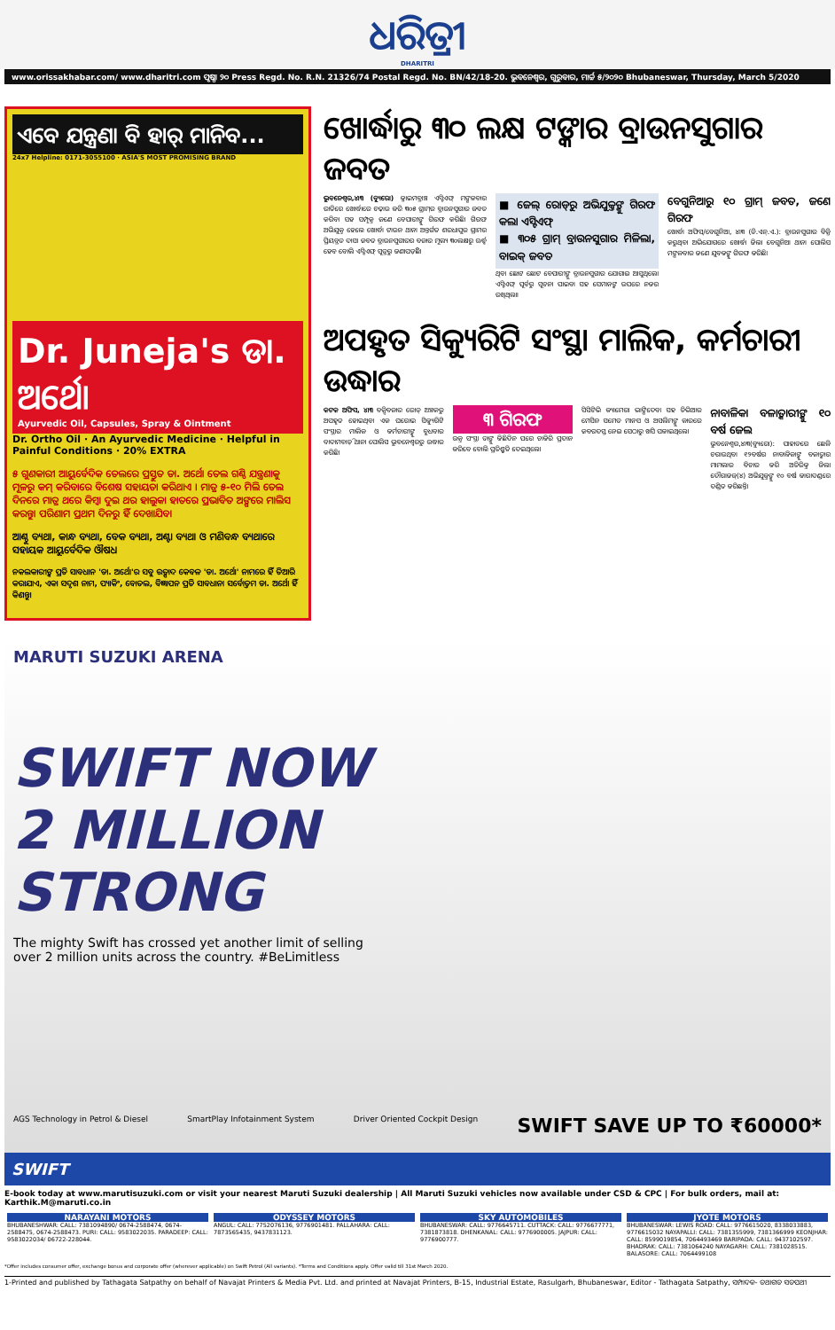ଧରିତ୍ରୀ
DHARITRI
www.orissakhabar.com/ www.dharitri.com ପୃଷ୍ଠା ୨୦ Press Regd. No. R.N. 21326/74 Postal Regd. No. BN/42/18-20. ଭୁବନେଶ୍ୱର, ଗୁରୁବାର, ମାର୍ଚ୍ଚ ୫/୨୦୨୦ Bhubaneswar, Thursday, March 5/2020
ଏବେ ଯନ୍ତ୍ରଣା ବି ହାର୍ ମାନିବ...
24x7 Helpline: 0171-3055100 · ASIA'S MOST PROMISING BRAND
Dr. Juneja's ଡା. ଅର୍ଥୋ
Ayurvedic Oil, Capsules, Spray & Ointment
Dr. Ortho Oil · An Ayurvedic Medicine · Helpful in Painful Conditions · 20% EXTRA
୫ ଗୁଣକାରୀ ଆୟୁର୍ବେଦିକ ତେଲରେ ପ୍ରସ୍ତୁତ ଡା. ଅର୍ଥୋ ତେଲ ଗଣ୍ଠି ଯନ୍ତ୍ରଣାକୁ ମୂଳରୁ କମ୍ କରିବାରେ ବିଶେଷ ସହାୟତା କରିଥାଏ । ମାତ୍ର ୫-୧୦ ମିଲି ତେଲ ଦିନରେ ମାତ୍ର ଥରେ କିମ୍ବା ଦୁଇ ଥର ହାଲୁକା ହାତରେ ପ୍ରଭାବିତ ଅଙ୍ଗରେ ମାଲିସ କରନ୍ତୁ। ପରିଣାମ ପ୍ରଥମ ଦିନରୁ ହିଁ ଦେଖାଯିବ।
ଆଣ୍ଠୁ ବ୍ୟଥା, କାନ୍ଧ ବ୍ୟଥା, ବେକ ବ୍ୟଥା, ଅଣ୍ଟା ବ୍ୟଥା ଓ ମଣିବନ୍ଧ ବ୍ୟଥାରେ ସହାୟକ ଆୟୁର୍ବେଦିକ ଔଷଧ
ନକଲକାରୀଙ୍କ ପ୍ରତି ସାବଧାନ 'ଡା. ଅର୍ଥୋ'ର ସବୁ ଉତ୍ପାଦ କେବଳ 'ଡା. ଅର୍ଥୋ' ନାମରେ ହିଁ ତିଆରି କରାଯାଏ, ଏକା ସଦୃଶ ନାମ, ପ୍ୟାକିଂ, ବୋତଲ, ବିଜ୍ଞାପନ ପ୍ରତି ସାବଧାନ। ସର୍ବୋତ୍ତମ ଡା. ଅର୍ଥୋ ହିଁ କିଣନ୍ତୁ।
ଖୋର୍ଦ୍ଧାରୁ ୩୦ ଲକ୍ଷ ଟଙ୍କାର ବ୍ରାଉନସୁଗାର ଜବତ
ଭୁବନେଶ୍ୱର,୪।୩ (ବ୍ୟୁରୋ) କ୍ରାଇମବ୍ରାଞ୍ଚ ଏସ୍ଟିଏଫ୍ ମଙ୍ଗଳବାର ରାତିରେ ଖୋର୍ଦ୍ଧାରେ ଚଢ଼ାଉ କରି ୩୦୫ ଗ୍ରାମ୍‌ର ବ୍ରାଉନସୁଗାର ଜବତ କରିବା ସହ ସମ୍ପୃକ୍ତ ଜଣେ ବେପାରୀଙ୍କୁ ଗିରଫ କରିଛି। ଗିରଫ ଅଭିଯୁକ୍ତ ହେଲେ ଖୋର୍ଦ୍ଧା ଟାଉନ ଥାନା ଅନ୍ତର୍ଗତ ଶରଧାପୁର ଗ୍ରାମର ପ୍ରିୟବ୍ରତ ଦାସ। ଜବତ ବ୍ରାଉନସୁଗାରର ବଜାର ମୂଲ୍ୟ ୩୦ଲକ୍ଷରୁ ଊର୍ଦ୍ଧ୍ୱ ହେବ ବୋଲି ଏସ୍ଟିଏଫ୍ ସୂତ୍ରରୁ ଜଣାପଡ଼ିଛି।
■ ଜେଲ୍ ରୋଡ୍‌ରୁ ଅଭିଯୁକ୍ତଙ୍କୁ ଗିରଫ କଲା ଏସ୍ଟିଏଫ୍
■ ୩୦୫ ଗ୍ରାମ୍ ବ୍ରାଉନସୁଗାର ମିଳିଲା, ବାଇକ୍ ଜବତ
ଥିବା ଛୋଟ ଛୋଟ ବେପାରୀଙ୍କୁ ବ୍ରାଉନସୁଗାର ଯୋଗାଇ ଆସୁଥିଲେ। ଏସ୍ଟିଏଫ୍ ପୂର୍ବରୁ ସୂଚନା ପାଇବା ସହ ସେମାନଙ୍କ ଉପରେ ନଜର ରଖିଥିଲା।
ବେଗୁନିଆରୁ ୧୦ ଗ୍ରାମ୍ ଜବତ, ଜଣେ ଗିରଫ
ଖୋର୍ଦ୍ଧା ଅଫିସ୍/ବେଗୁନିଆ, ୪।୩ (ଡି.ଏନ୍.ଏ.): ବ୍ରାଉନସୁଗାର ବିକ୍ରି କରୁଥିବା ଅଭିଯୋଗରେ ଖୋର୍ଦ୍ଧା ଜିଲା ବେଗୁନିଆ ଥାନା ପୋଲିସ ମଙ୍ଗଳବାର ଜଣେ ଯୁବକଙ୍କୁ ଗିରଫ କରିଛି।
ଅପହୃତ ସିକ୍ୟୁରିଟି ସଂସ୍ଥା ମାଲିକ, କର୍ମଚାରୀ ଉଦ୍ଧାର
କଟକ ଅଫିସ, ୪।୩ ବକ୍ସିବଜାର ରୋଡ୍ ଅଞ୍ଚଳରୁ ଅପହୃତ ହୋଇଥିବା ଏକ ଘରୋଇ ସିକ୍ୟୁରିଟି ସଂସ୍ଥାର ମାଲିକ ଓ କର୍ମଚାରୀଙ୍କୁ ବୁଧବାର ବାଦାମବାଡ଼ି ଥାନା ପୋଲିସ ଭୁବନେଶ୍ୱରରୁ ଉଦ୍ଧାର କରିଛି।
୩ ଗିରଫ
ଉକ୍ତ ସଂସ୍ଥା ତାଙ୍କୁ କିଛିଦିନ ପରେ ଚାକିରି ପ୍ରଦାନ କରିବେ ବୋଲି ପ୍ରତିଶ୍ରୁତି ଦେଇଥିଲେ।
ସିସିଟିଭି କ୍ୟାମେରା ଭାଙ୍ଗିଦେବା ସହ ଡିଭିଆର ମେସିନ ସମେତ ମାନସ ଓ ଅସଲିମଙ୍କୁ କାରରେ ଜବରଦସ୍ତ ନେଇ ସେଠାରୁ ଖସି ପଳାଇଥିଲେ।
ନାବାଳିକା ବଳାତ୍କାରୀଙ୍କୁ ୧୦ ବର୍ଷ ଜେଲ
ଭୁବନେଶ୍ୱର,୪।୩(ବ୍ୟୁରୋ): ପାହାଡରେ ଛେଳି ଚରାଉଥିବା ୧୨ବର୍ଷର ନାବାଳିକାଙ୍କୁ ବଳାତ୍କାର ମାମଲାର ବିଚାର କରି ଅତିରିକ୍ତ ଜିଲା ଦୌରାଜଜ୍(୪) ଅଭିଯୁକ୍ତଙ୍କୁ ୧୦ ବର୍ଷ କାରାଦଣ୍ଡରେ ଦଣ୍ଡିତ କରିଛନ୍ତି।
MARUTI SUZUKI ARENA
SWIFT NOW
2 MILLION
STRONG
The mighty Swift has crossed yet another limit of selling
over 2 million units across the country. #BeLimitless
AGS Technology in Petrol & Diesel SmartPlay Infotainment System Driver Oriented Cockpit Design SWIFT SAVE UP TO ₹60000*
SWIFT
E-book today at www.marutisuzuki.com or visit your nearest Maruti Suzuki dealership | All Maruti Suzuki vehicles now available under CSD & CPC | For bulk orders, mail at: Karthik.M@maruti.co.in
NARAYANI MOTORS
BHUBANESHWAR: CALL: 7381094890/ 0674-2588474, 0674-2588475, 0674-2588473. PURI: CALL: 9583022035. PARADEEP: CALL: 9583022034/ 06722-228044.
ODYSSEY MOTORS
ANGUL: CALL: 7752076136, 9776901481. PALLAHARA: CALL: 7873565435, 9437831123.
SKY AUTOMOBILES
BHUBANESWAR: CALL: 9776645711. CUTTACK: CALL: 9776677771, 7381873818. DHENKANAL: CALL: 9776900005. JAJPUR: CALL: 9776900777.
JYOTE MOTORS
BHUBANESWAR: LEWIS ROAD: CALL: 9776615020, 8338033883, 9776615032 NAYAPALLI: CALL: 7381355999, 7381366999 KEONJHAR: CALL: 8599019854, 7064493469 BARIPADA: CALL: 9437102597. BHADRAK: CALL: 7381064240 NAYAGARH: CALL: 7381028515. BALASORE: CALL: 7064499108
*Offer includes consumer offer, exchange bonus and corporate offer (wherever applicable) on Swift Petrol (All variants). *Terms and Conditions apply. Offer valid till 31st March 2020.
1-Printed and published by Tathagata Satpathy on behalf of Navajat Printers & Media Pvt. Ltd. and printed at Navajat Printers, B-15, Industrial Estate, Rasulgarh, Bhubaneswar, Editor - Tathagata Satpathy, ସମ୍ପାଦକ- ତଥାଗତ ସତପଥୀ